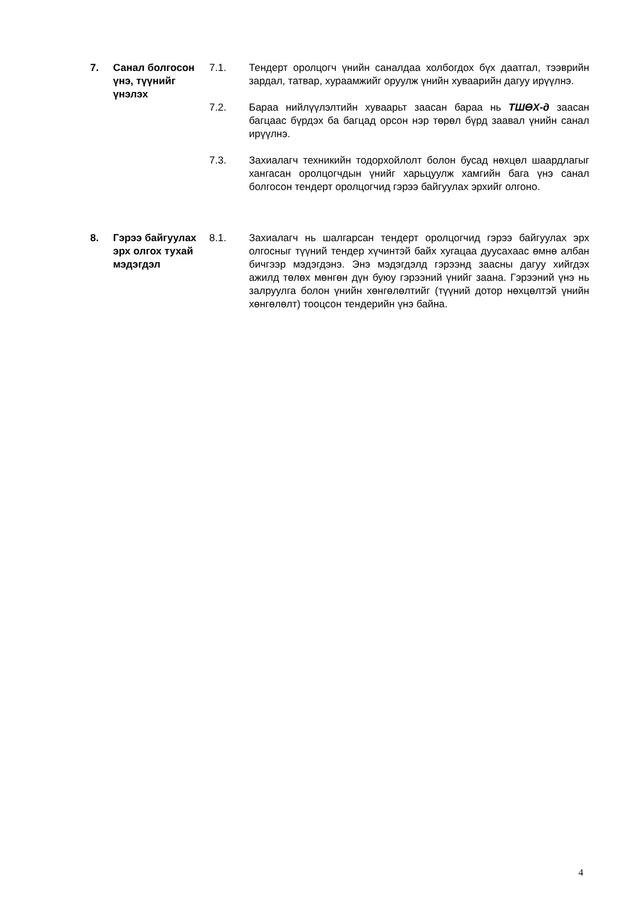7. Санал болгосон үнэ, түүнийг үнэлэх
7.1. Тендерт оролцогч үнийн саналдаа холбогдох бүх даатгал, тээврийн зардал, татвар, хураамжийг оруулж үнийн хуваарийн дагуу ирүүлнэ.
7.2. Бараа нийлүүлэлтийн хуваарьт заасан бараа нь ТШӨХ-д заасан багцаас бүрдэх ба багцад орсон нэр төрөл бүрд заавал үнийн санал ирүүлнэ.
7.3. Захиалагч техникийн тодорхойлолт болон бусад нөхцөл шаардлагыг хангасан оролцогчдын үнийг харьцуулж хамгийн бага үнэ санал болгосон тендерт оролцогчид гэрээ байгуулах эрхийг олгоно.
8. Гэрээ байгуулах эрх олгох тухай мэдэгдэл
8.1. Захиалагч нь шалгарсан тендерт оролцогчид гэрээ байгуулах эрх олгосныг түүний тендер хүчинтэй байх хугацаа дуусахаас өмнө албан бичгээр мэдэгдэнэ. Энэ мэдэгдэлд гэрээнд заасны дагуу хийгдэх ажилд төлөх мөнгөн дүн буюу гэрээний үнийг заана. Гэрээний үнэ нь залруулга болон үнийн хөнгөлөлтийг (түүний дотор нөхцөлтэй үнийн хөнгөлөлт) тооцсон тендерийн үнэ байна.
4